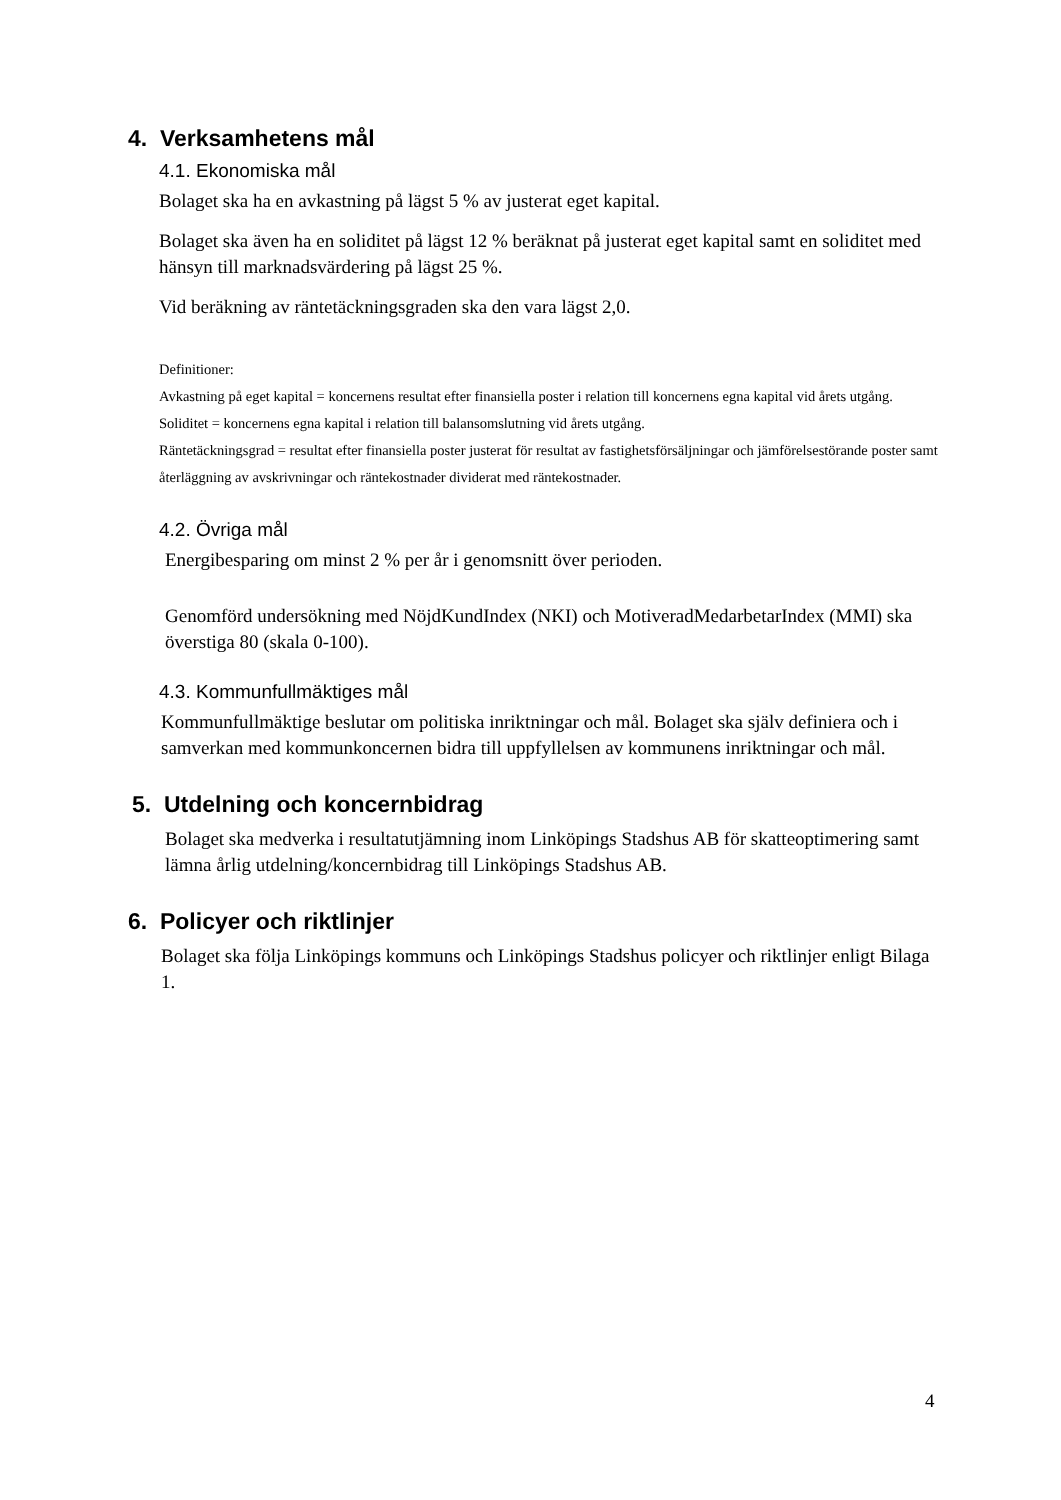4. Verksamhetens mål
4.1. Ekonomiska mål
Bolaget ska ha en avkastning på lägst 5 % av justerat eget kapital.
Bolaget ska även ha en soliditet på lägst 12 % beräknat på justerat eget kapital samt en soliditet med hänsyn till marknadsvärdering på lägst 25 %.
Vid beräkning av räntetäckningsgraden ska den vara lägst 2,0.
Definitioner:
Avkastning på eget kapital = koncernens resultat efter finansiella poster i relation till koncernens egna kapital vid årets utgång.
Soliditet = koncernens egna kapital i relation till balansomslutning vid årets utgång.
Räntetäckningsgrad = resultat efter finansiella poster justerat för resultat av fastighetsförsäljningar och jämförelsestörande poster samt återläggning av avskrivningar och räntekostnader dividerat med räntekostnader.
4.2. Övriga mål
Energibesparing om minst 2 % per år i genomsnitt över perioden.
Genomförd undersökning med NöjdKundIndex (NKI) och MotiveradMedarbetarIndex (MMI) ska överstiga 80 (skala 0-100).
4.3. Kommunfullmäktiges mål
Kommunfullmäktige beslutar om politiska inriktningar och mål. Bolaget ska själv definiera och i samverkan med kommunkoncernen bidra till uppfyllelsen av kommunens inriktningar och mål.
5. Utdelning och koncernbidrag
Bolaget ska medverka i resultatutjämning inom Linköpings Stadshus AB för skatteoptimering samt lämna årlig utdelning/koncernbidrag till Linköpings Stadshus AB.
6. Policyer och riktlinjer
Bolaget ska följa Linköpings kommuns och Linköpings Stadshus policyer och riktlinjer enligt Bilaga 1.
4